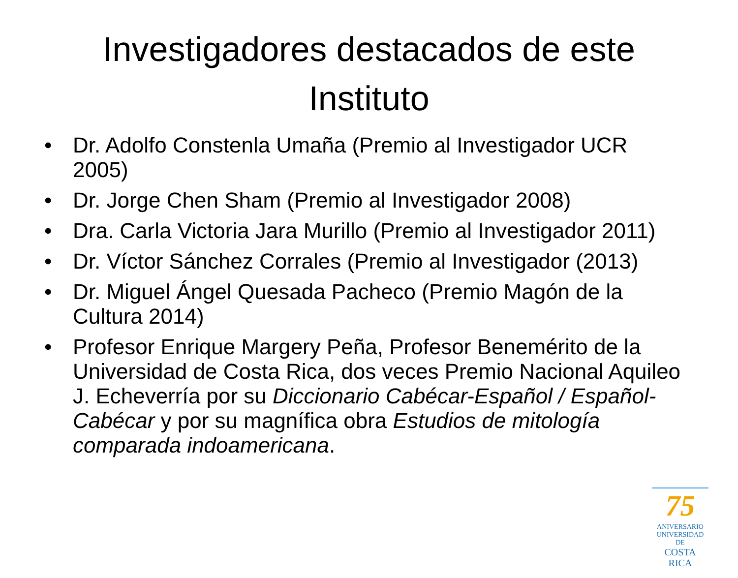Investigadores destacados de este Instituto
• Dr. Adolfo Constenla Umaña (Premio al Investigador UCR 2005)
• Dr. Jorge Chen Sham (Premio al Investigador 2008)
• Dra. Carla Victoria Jara Murillo (Premio al Investigador 2011)
• Dr. Víctor Sánchez Corrales (Premio al Investigador (2013)
• Dr. Miguel Ángel Quesada Pacheco (Premio Magón de la Cultura 2014)
• Profesor Enrique Margery Peña, Profesor Benemérito de la Universidad de Costa Rica, dos veces Premio Nacional Aquileo J. Echeverría por su Diccionario Cabécar-Español / Español-Cabécar y por su magnífica obra Estudios de mitología comparada indoamericana.
75
ANIVERSARIO
UNIVERSIDAD DE
COSTA RICA